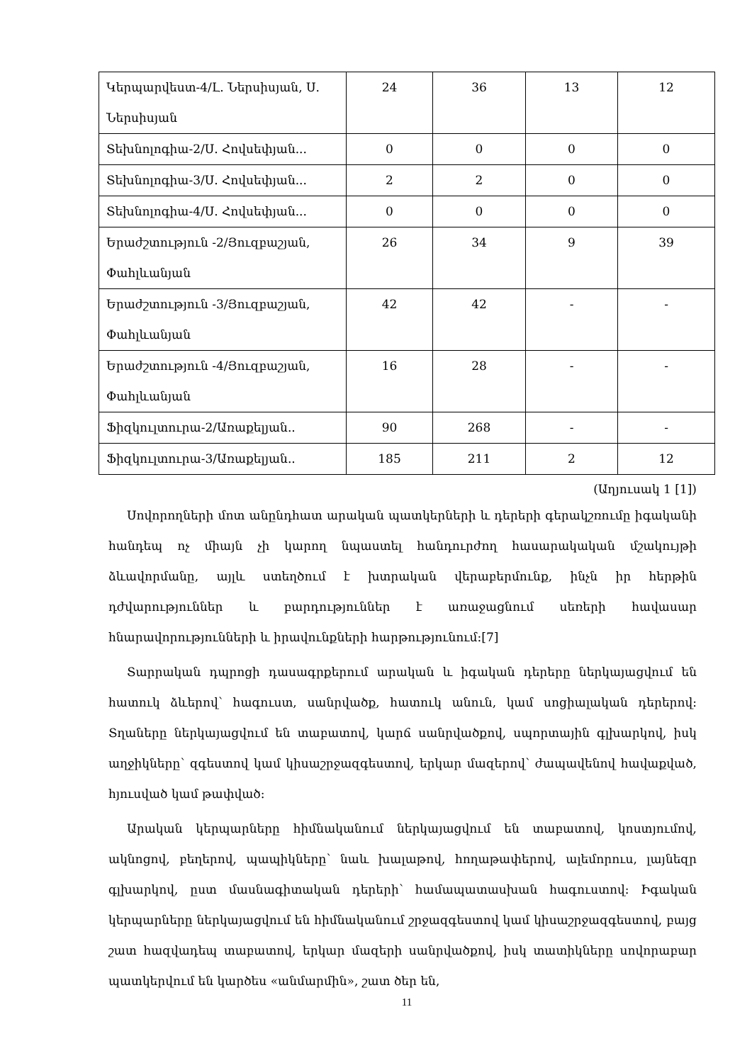| Կերպարվեստ-4/Լ. Ներսիսյան, Ս. Ներսիսյան | 24 | 36 | 13 | 12 |
| Տեխնոլոգիա-2/Ս. Հովսեփյան... | 0 | 0 | 0 | 0 |
| Տեխնոլոգիա-3/Ս. Հովսեփյան... | 2 | 2 | 0 | 0 |
| Տեխնոլոգիա-4/Ս. Հովսեփյան... | 0 | 0 | 0 | 0 |
| Երաժշտություն -2/Յուզբաշյան, Փահլևանյան | 26 | 34 | 9 | 39 |
| Երաժշտություն -3/Յուզբաշյան, Փահլևանյան | 42 | 42 | - | - |
| Երաժշտություն -4/Յուզբաշյան, Փահլևանյան | 16 | 28 | - | - |
| Ֆիզկուլտուրա-2/Առաքելյան.. | 90 | 268 | - | - |
| Ֆիզկուլտուրա-3/Առաքելյան.. | 185 | 211 | 2 | 12 |
(Աղյուսակ 1 [1])
Սովորողների մոտ անընդհատ արական պատկերների և դերերի գերակշռումը իգականի հանդեպ ոչ միայն չի կարող նպաստել հանդուրժող հասարակական մշակույթի ձևավորմանը, այլև ստեղծում է խտրական վերաբերմունք, ինչն իր հերթին դժվարություններ և բարդություններ է առաջացնում սեռերի հավասար հնարավորությունների և իրավունքների հարթությունում:[7]
Տարրական դպրոցի դասագրքերում արական և իգական դերերը ներկայացվում են հատուկ ձևերով՝ հագուստ, սանրվածք, հատուկ անուն, կամ սոցիալական դերերով: Տղաները ներկայացվում են տաբատով, կարճ սանրվածքով, սպորտային գլխարկով, իսկ աղջիկները՝ զգեստով կամ կիսաշրջազգեստով, երկար մազերով՝ ժապավենով հավաքված, հյուսված կամ թափված:
Արական կերպարները հիմնականում ներկայացվում են տաբատով, կոստյումով, ակնոցով, բեղերով, պապիկները՝ նաև խալաթով, հողաթափերով, ալեմորուս, լայնեզր գլխարկով, ըստ մասնագիտական դերերի՝ համապատասխան հագուստով: Իգական կերպարները ներկայացվում են հիմնականում շրջազգեստով կամ կիսաշրջազգեստով, բայց շատ հազվադեպ տաբատով, երկար մազերի սանրվածքով, իսկ տատիկները սովորաբար պատկերվում են կարծես «անմարմին», շատ ծեր են,
11